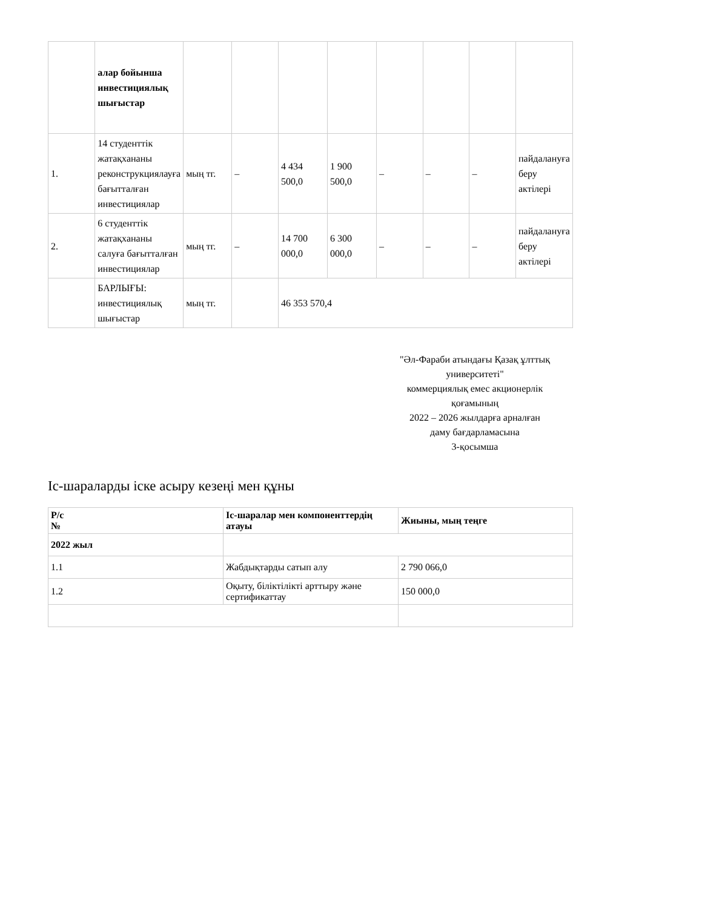| | алар бойынша инвестициялық шығыстар | | | | | | | | |
| 1. | 14 студенттік жатақхананы реконструкциялауға бағытталған инвестициялар | мың тг. | – | 4 434 500,0 | 1 900 500,0 | – | – | – | пайдалануға беру актілері |
| 2. | 6 студенттік жатақхананы салуға бағытталған инвестициялар | мың тг. | – | 14 700 000,0 | 6 300 000,0 | – | – | – | пайдалануға беру актілері |
| | БАРЛЫҒЫ: инвестициялық шығыстар | мың тг. | | 46 353 570,4 | | | | | |
"Әл-Фараби атындағы Қазақ ұлттық университеті"
коммерциялық емес акционерлік қоғамының
2022 – 2026 жылдарға арналған
даму бағдарламасына
3-қосымша
Іс-шараларды іске асыру кезеңі мен құны
| Р/с № | Іс-шаралар мен компоненттердің атауы | Жиыны, мың теңге |
| --- | --- | --- |
| 2022 жыл | | |
| 1.1 | Жабдықтарды сатып алу | 2 790 066,0 |
| 1.2 | Оқыту, біліктілікті арттыру және сертификаттау | 150 000,0 |